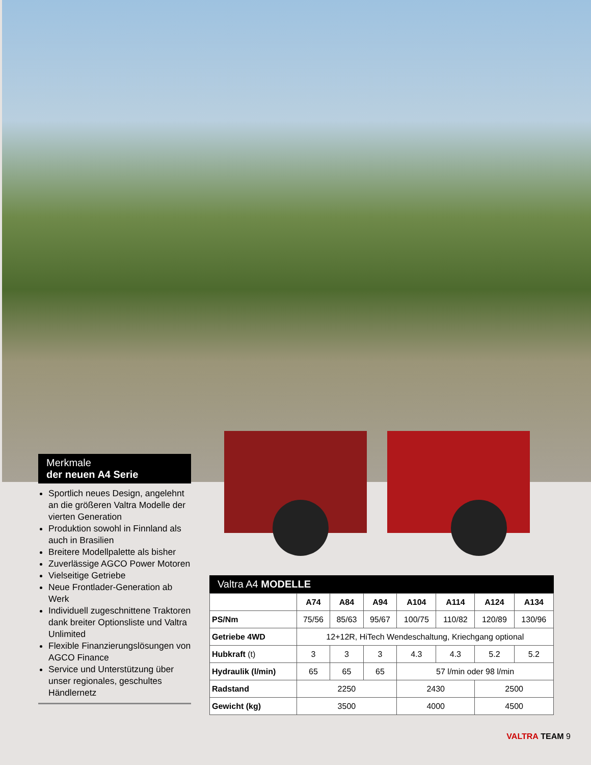Merkmale
der neuen A4 Serie
Sportlich neues Design, angelehnt an die größeren Valtra Modelle der vierten Generation
Produktion sowohl in Finnland als auch in Brasilien
Breitere Modellpalette als bisher
Zuverlässige AGCO Power Motoren
Vielseitige Getriebe
Neue Frontlader-Generation ab Werk
Individuell zugeschnittene Traktoren dank breiter Optionsliste und Valtra Unlimited
Flexible Finanzierungslösungen von AGCO Finance
Service und Unterstützung über unser regionales, geschultes Händlernetz
Valtra A4 MODELLE
| | A74 | A84 | A94 | A104 | A114 | A124 | A134 |
| --- | --- | --- | --- | --- | --- | --- | --- |
| PS/Nm | 75/56 | 85/63 | 95/67 | 100/75 | 110/82 | 120/89 | 130/96 |
| Getriebe 4WD | 12+12R, HiTech Wendeschaltung, Kriechgang optional | | | | | | |
| Hubkraft (t) | 3 | 3 | 3 | 4.3 | 4.3 | 5.2 | 5.2 |
| Hydraulik (l/min) | 65 | 65 | 65 | 57 l/min oder 98 l/min | | | |
| Radstand | 2250 | | | 2430 | | 2500 | |
| Gewicht (kg) | 3500 | | | 4000 | | 4500 | |
VALTRA TEAM 9